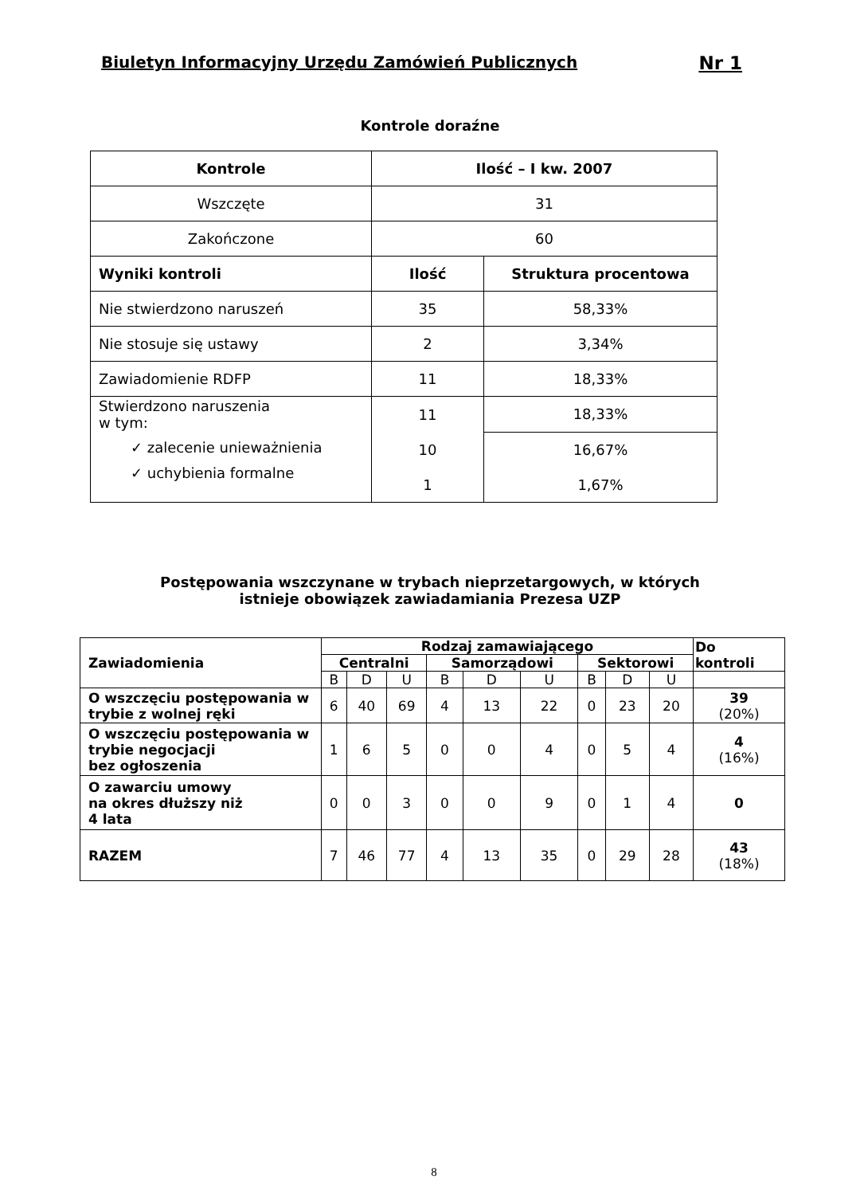Biuletyn Informacyjny Urzędu Zamówień Publicznych Nr 1
Kontrole doraźne
| Kontrole | Ilość – I kw. 2007 | |
| --- | --- | --- |
| Wszczęte | 31 | |
| Zakończone | 60 | |
| Wyniki kontroli | Ilość | Struktura procentowa |
| Nie stwierdzono naruszeń | 35 | 58,33% |
| Nie stosuje się ustawy | 2 | 3,34% |
| Zawiadomienie RDFP | 11 | 18,33% |
| Stwierdzono naruszenia w tym: ✓ zalecenie unieważnienia ✓ uchybienia formalne | 11 | 18,33% |
| | 10 | 16,67% |
| | 1 | 1,67% |
Postępowania wszczynane w trybach nieprzetargowych, w których
istnieje obowiązek zawiadamiania Prezesa UZP
| Zawiadomienia | Rodzaj zamawiającego | | | | | | | | | Do kontroli |
| --- | --- | --- | --- | --- | --- | --- | --- | --- | --- | --- |
| | Centralni | | | Samorządowi | | | Sektorowi | | | |
| | B | D | U | B | D | U | B | D | U | |
| O wszczęciu postępowania w trybie z wolnej ręki | 6 | 40 | 69 | 4 | 13 | 22 | 0 | 23 | 20 | 39 (20%) |
| O wszczęciu postępowania w trybie negocjacji bez ogłoszenia | 1 | 6 | 5 | 0 | 0 | 4 | 0 | 5 | 4 | 4 (16%) |
| O zawarciu umowy na okres dłuższy niż 4 lata | 0 | 0 | 3 | 0 | 0 | 9 | 0 | 1 | 4 | 0 |
| RAZEM | 7 | 46 | 77 | 4 | 13 | 35 | 0 | 29 | 28 | 43 (18%) |
8